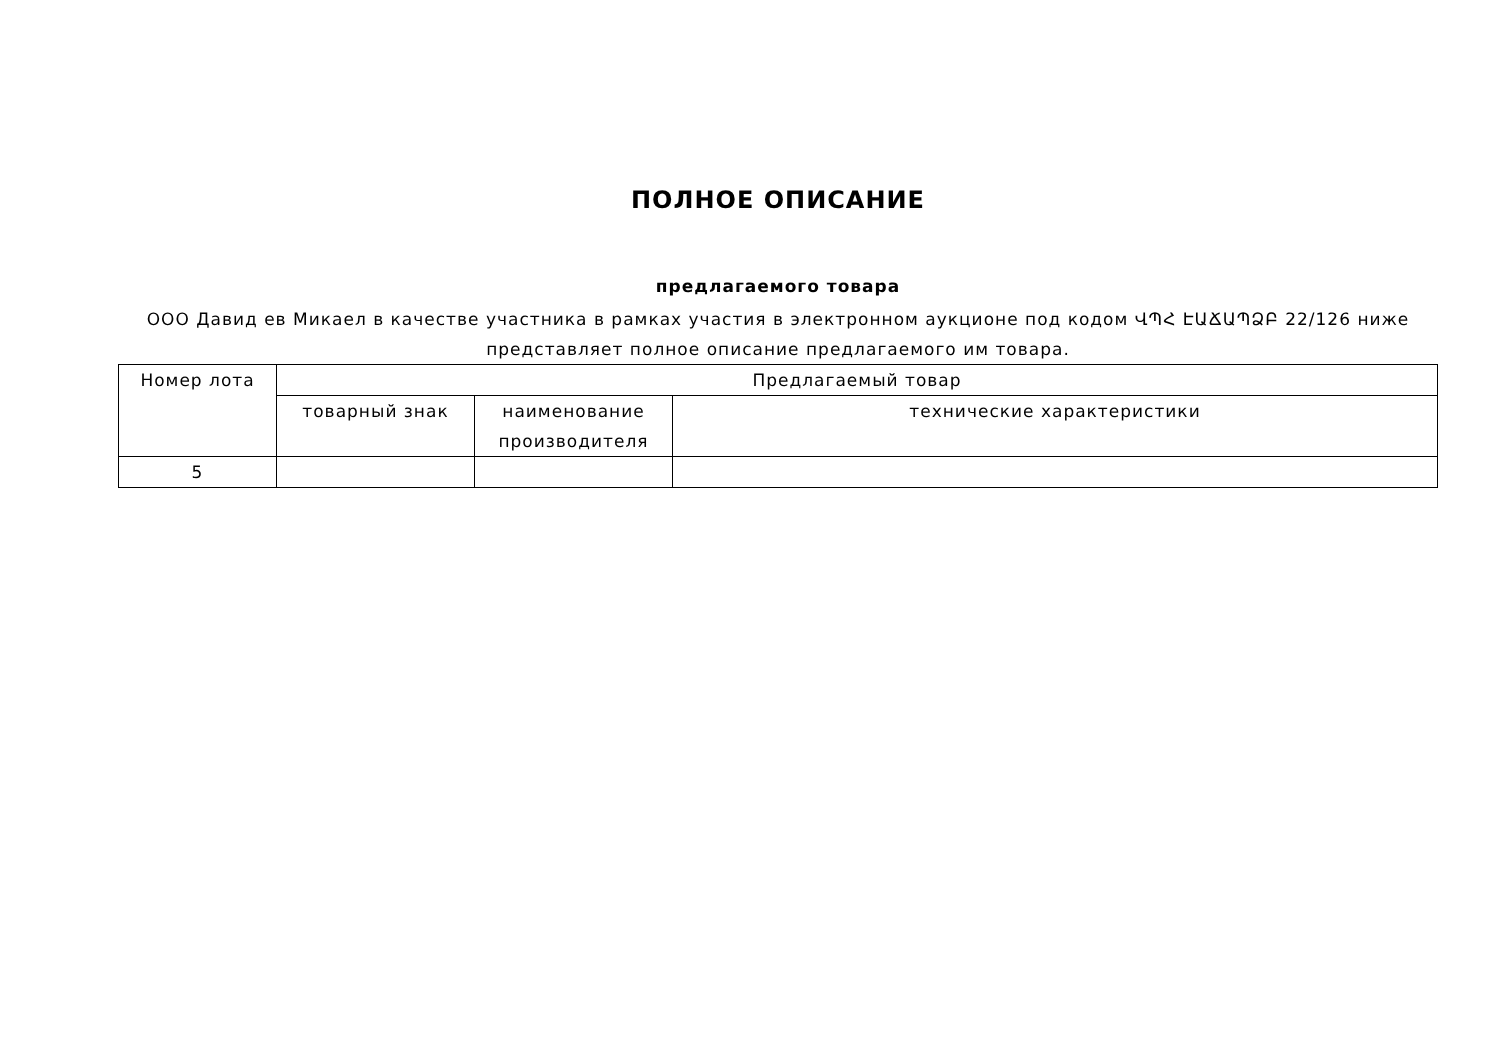ПОЛНОЕ ОПИСАНИЕ
предлагаемого товара
ООО Давид ев Микаел в качестве участника в рамках участия в электронном аукционе под кодом ՎՊՀ ԷԱՃԱՊՁԲ 22/126 ниже представляет полное описание предлагаемого им товара.
| Номер лота | Предлагаемый товар | | |
| --- | --- | --- | --- |
| | товарный знак | наименование производителя | технические характеристики |
| 5 | | | |